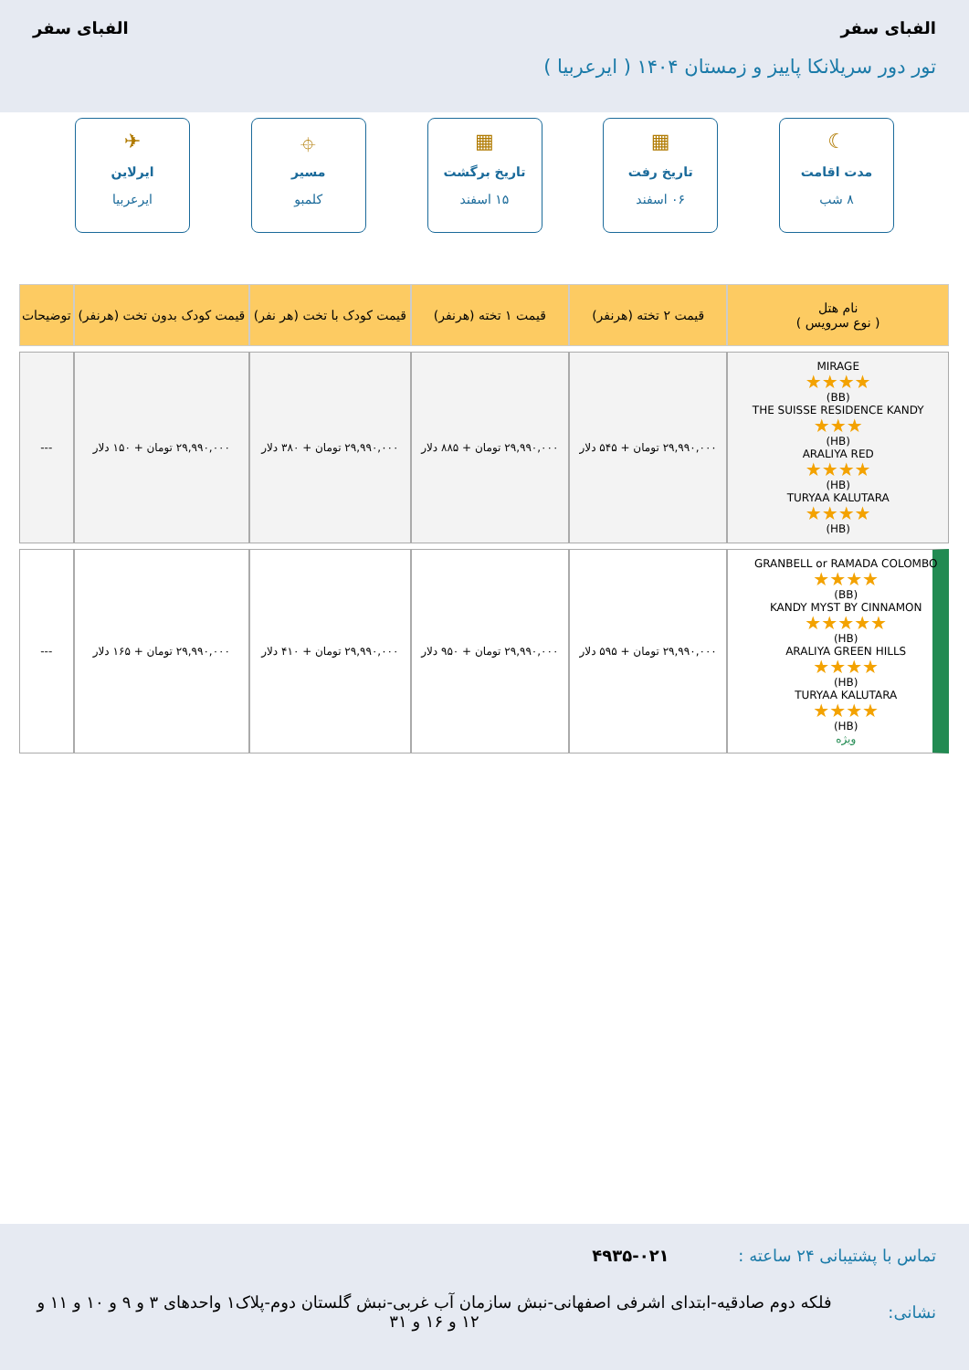الفبای سفر الفبای سفر
تور دور سریلانکا پاییز و زمستان ۱۴۰۴ ( ایرعربیا )
☾
مدت اقامت
۸ شب
▦
تاریخ رفت
۰۶ اسفند
▦
تاریخ برگشت
۱۵ اسفند
⌖
مسیر
کلمبو
✈
ایرلاین
ایرعربیا
| نام هتل ( نوع سرویس ) | قیمت ۲ تخته (هرنفر) | قیمت ۱ تخته (هرنفر) | قیمت کودک با تخت (هر نفر) | قیمت کودک بدون تخت (هرنفر) | توضیحات |
| --- | --- | --- | --- | --- | --- |
| MIRAGE ★★★★ (BB) THE SUISSE RESIDENCE KANDY ★★★ (HB) ARALIYA RED ★★★★ (HB) TURYAA KALUTARA ★★★★ (HB) | ۲۹,۹۹۰,۰۰۰ تومان + ۵۴۵ دلار | ۲۹,۹۹۰,۰۰۰ تومان + ۸۸۵ دلار | ۲۹,۹۹۰,۰۰۰ تومان + ۳۸۰ دلار | ۲۹,۹۹۰,۰۰۰ تومان + ۱۵۰ دلار | --- |
| GRANBELL or RAMADA COLOMBO ★★★★ (BB) KANDY MYST BY CINNAMON ★★★★★ (HB) ARALIYA GREEN HILLS ★★★★ (HB) TURYAA KALUTARA ★★★★ (HB) ویژه | ۲۹,۹۹۰,۰۰۰ تومان + ۵۹۵ دلار | ۲۹,۹۹۰,۰۰۰ تومان + ۹۵۰ دلار | ۲۹,۹۹۰,۰۰۰ تومان + ۴۱۰ دلار | ۲۹,۹۹۰,۰۰۰ تومان + ۱۶۵ دلار | --- |
تماس با پشتیبانی ۲۴ ساعته : ۰۲۱-۴۹۳۵
نشانی: فلکه دوم صادقیه-ابتدای اشرفی اصفهانی-نبش سازمان آب غربی-نبش گلستان دوم-پلاک۱ واحدهای ۳ و ۹ و ۱۰ و ۱۱ و ۱۲ و ۱۶ و ۳۱